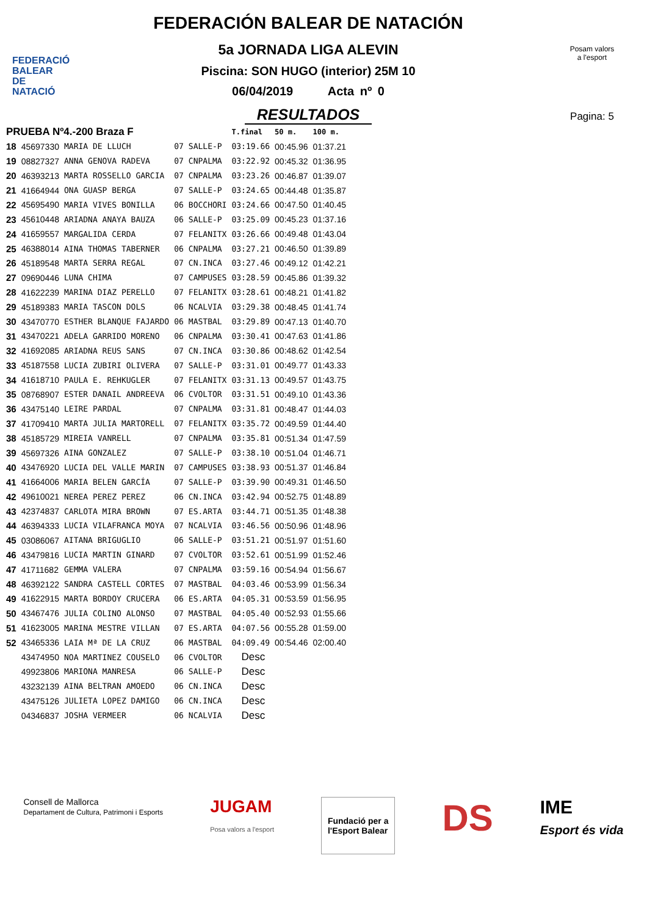FEDERACIÓ
BALEAR DE
NATACIÓ
FEDERACIÓN BALEAR DE NATACIÓN
5a JORNADA LIGA ALEVIN
Piscina: SON HUGO (interior) 25M 10
06/04/2019 Acta nº 0
RESULTADOS
Posam valors
a l'esport
Pagina: 5
| PRUEBA Nº4.-200 Braza F | | | | | T.final | 50 m. | 100 m. |
| --- | --- | --- | --- | --- | --- | --- | --- |
| 18 | 45697330 | MARIA DE LLUCH | 07 | SALLE-P | 03:19.66 | 00:45.96 | 01:37.21 |
| 19 | 08827327 | ANNA GENOVA RADEVA | 07 | CNPALMA | 03:22.92 | 00:45.32 | 01:36.95 |
| 20 | 46393213 | MARTA ROSSELLO GARCIA | 07 | CNPALMA | 03:23.26 | 00:46.87 | 01:39.07 |
| 21 | 41664944 | ONA GUASP BERGA | 07 | SALLE-P | 03:24.65 | 00:44.48 | 01:35.87 |
| 22 | 45695490 | MARIA VIVES BONILLA | 06 | BOCCHORI | 03:24.66 | 00:47.50 | 01:40.45 |
| 23 | 45610448 | ARIADNA ANAYA BAUZA | 06 | SALLE-P | 03:25.09 | 00:45.23 | 01:37.16 |
| 24 | 41659557 | MARGALIDA CERDA | 07 | FELANITX | 03:26.66 | 00:49.48 | 01:43.04 |
| 25 | 46388014 | AINA THOMAS TABERNER | 06 | CNPALMA | 03:27.21 | 00:46.50 | 01:39.89 |
| 26 | 45189548 | MARTA SERRA REGAL | 07 | CN.INCA | 03:27.46 | 00:49.12 | 01:42.21 |
| 27 | 09690446 | LUNA CHIMA | 07 | CAMPUSES | 03:28.59 | 00:45.86 | 01:39.32 |
| 28 | 41622239 | MARINA DIAZ PERELLO | 07 | FELANITX | 03:28.61 | 00:48.21 | 01:41.82 |
| 29 | 45189383 | MARIA TASCON DOLS | 06 | NCALVIA | 03:29.38 | 00:48.45 | 01:41.74 |
| 30 | 43470770 | ESTHER BLANQUE FAJARDO | 06 | MASTBAL | 03:29.89 | 00:47.13 | 01:40.70 |
| 31 | 43470221 | ADELA GARRIDO MORENO | 06 | CNPALMA | 03:30.41 | 00:47.63 | 01:41.86 |
| 32 | 41692085 | ARIADNA REUS SANS | 07 | CN.INCA | 03:30.86 | 00:48.62 | 01:42.54 |
| 33 | 45187558 | LUCIA ZUBIRI OLIVERA | 07 | SALLE-P | 03:31.01 | 00:49.77 | 01:43.33 |
| 34 | 41618710 | PAULA E. REHKUGLER | 07 | FELANITX | 03:31.13 | 00:49.57 | 01:43.75 |
| 35 | 08768907 | ESTER DANAIL ANDREEVA | 06 | CVOLTOR | 03:31.51 | 00:49.10 | 01:43.36 |
| 36 | 43475140 | LEIRE PARDAL | 07 | CNPALMA | 03:31.81 | 00:48.47 | 01:44.03 |
| 37 | 41709410 | MARTA JULIA MARTORELL | 07 | FELANITX | 03:35.72 | 00:49.59 | 01:44.40 |
| 38 | 45185729 | MIREIA VANRELL | 07 | CNPALMA | 03:35.81 | 00:51.34 | 01:47.59 |
| 39 | 45697326 | AINA GONZALEZ | 07 | SALLE-P | 03:38.10 | 00:51.04 | 01:46.71 |
| 40 | 43476920 | LUCIA DEL VALLE MARIN | 07 | CAMPUSES | 03:38.93 | 00:51.37 | 01:46.84 |
| 41 | 41664006 | MARIA BELEN GARCÍA | 07 | SALLE-P | 03:39.90 | 00:49.31 | 01:46.50 |
| 42 | 49610021 | NEREA PEREZ PEREZ | 06 | CN.INCA | 03:42.94 | 00:52.75 | 01:48.89 |
| 43 | 42374837 | CARLOTA MIRA BROWN | 07 | ES.ARTA | 03:44.71 | 00:51.35 | 01:48.38 |
| 44 | 46394333 | LUCIA VILAFRANCA MOYA | 07 | NCALVIA | 03:46.56 | 00:50.96 | 01:48.96 |
| 45 | 03086067 | AITANA BRIGUGLIO | 06 | SALLE-P | 03:51.21 | 00:51.97 | 01:51.60 |
| 46 | 43479816 | LUCIA MARTIN GINARD | 07 | CVOLTOR | 03:52.61 | 00:51.99 | 01:52.46 |
| 47 | 41711682 | GEMMA VALERA | 07 | CNPALMA | 03:59.16 | 00:54.94 | 01:56.67 |
| 48 | 46392122 | SANDRA CASTELL CORTES | 07 | MASTBAL | 04:03.46 | 00:53.99 | 01:56.34 |
| 49 | 41622915 | MARTA BORDOY CRUCERA | 06 | ES.ARTA | 04:05.31 | 00:53.59 | 01:56.95 |
| 50 | 43467476 | JULIA COLINO ALONSO | 07 | MASTBAL | 04:05.40 | 00:52.93 | 01:55.66 |
| 51 | 41623005 | MARINA MESTRE VILLAN | 07 | ES.ARTA | 04:07.56 | 00:55.28 | 01:59.00 |
| 52 | 43465336 | LAIA Mª DE LA CRUZ | 06 | MASTBAL | 04:09.49 | 00:54.46 | 02:00.40 |
| | 43474950 | NOA MARTINEZ COUSELO | 06 | CVOLTOR | Desc | | |
| | 49923806 | MARIONA MANRESA | 06 | SALLE-P | Desc | | |
| | 43232139 | AINA BELTRAN AMOEDO | 06 | CN.INCA | Desc | | |
| | 43475126 | JULIETA LOPEZ DAMIGO | 06 | CN.INCA | Desc | | |
| | 04346837 | JOSHA VERMEER | 06 | NCALVIA | Desc | | |
Consell de Mallorca
Departament de Cultura, Patrimoni i Esports JUGAM
Posa valors a l'esport
Fundació per a
l'Esport Balear
DS IME
Esport és vida